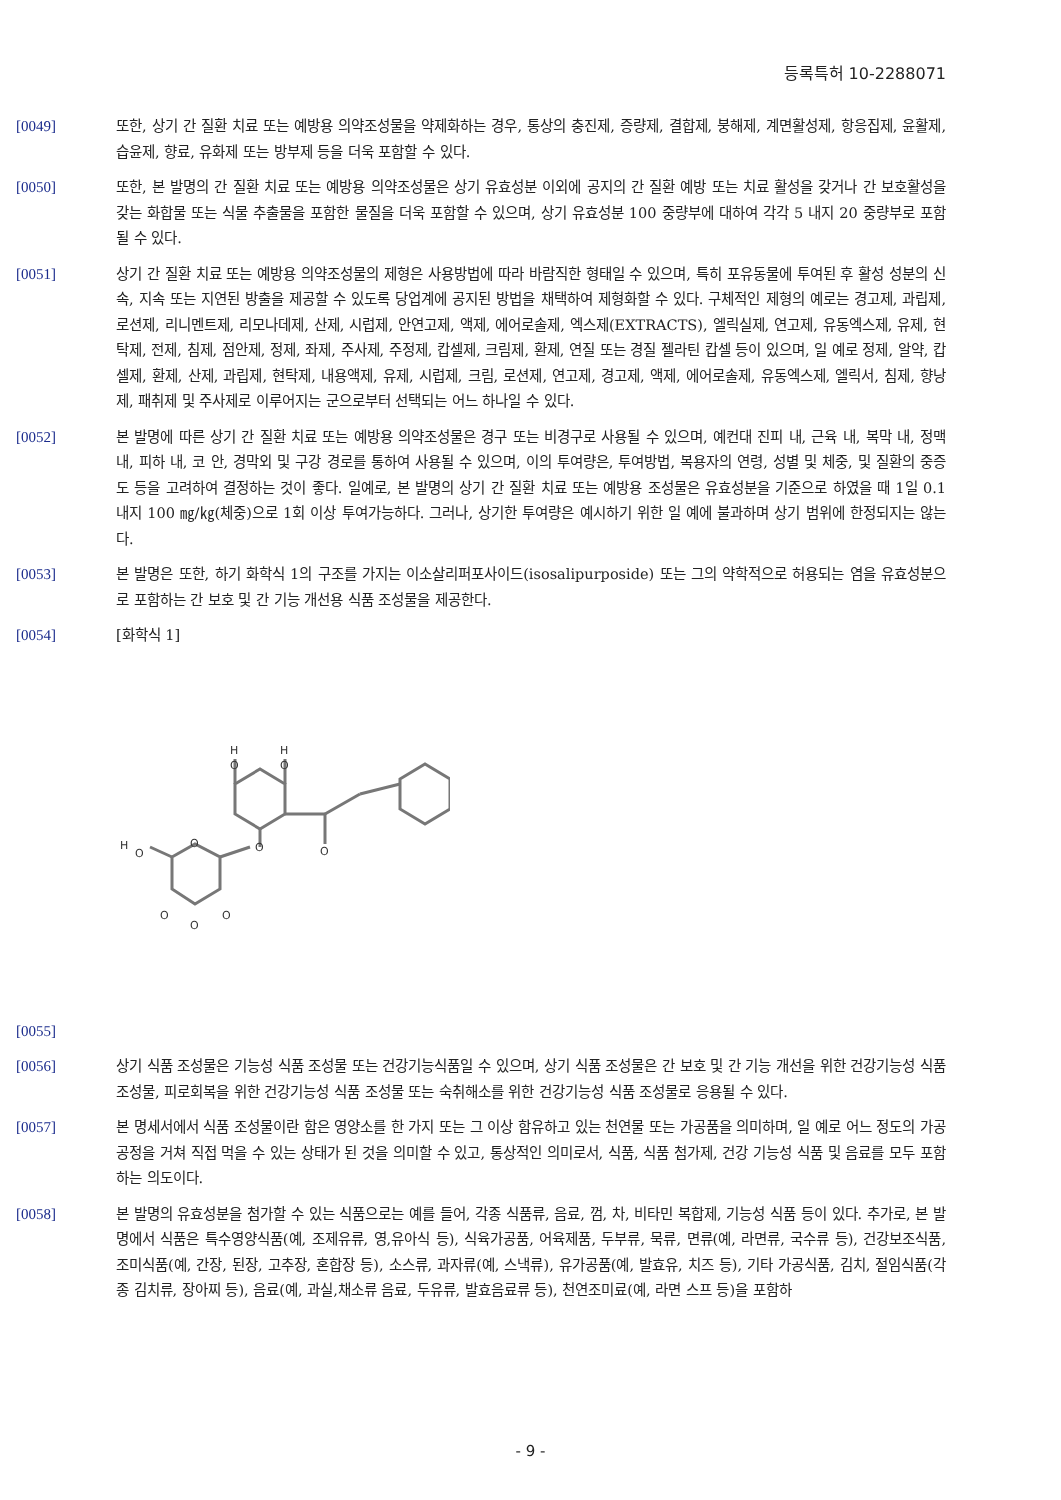등록특허 10-2288071
[0049] 또한, 상기 간 질환 치료 또는 예방용 의약조성물을 약제화하는 경우, 통상의 충진제, 증량제, 결합제, 붕해제, 계면활성제, 항응집제, 윤활제, 습윤제, 향료, 유화제 또는 방부제 등을 더욱 포함할 수 있다.
[0050] 또한, 본 발명의 간 질환 치료 또는 예방용 의약조성물은 상기 유효성분 이외에 공지의 간 질환 예방 또는 치료 활성을 갖거나 간 보호활성을 갖는 화합물 또는 식물 추출물을 포함한 물질을 더욱 포함할 수 있으며, 상기 유효성분 100 중량부에 대하여 각각 5 내지 20 중량부로 포함될 수 있다.
[0051] 상기 간 질환 치료 또는 예방용 의약조성물의 제형은 사용방법에 따라 바람직한 형태일 수 있으며, 특히 포유동물에 투여된 후 활성 성분의 신속, 지속 또는 지연된 방출을 제공할 수 있도록 당업계에 공지된 방법을 채택하여 제형화할 수 있다. 구체적인 제형의 예로는 경고제, 과립제, 로션제, 리니멘트제, 리모나데제, 산제, 시럽제, 안연고제, 액제, 에어로솔제, 엑스제(EXTRACTS), 엘릭실제, 연고제, 유동엑스제, 유제, 현탁제, 전제, 침제, 점안제, 정제, 좌제, 주사제, 주정제, 캅셀제, 크림제, 환제, 연질 또는 경질 젤라틴 캅셀 등이 있으며, 일 예로 정제, 알약, 캅셀제, 환제, 산제, 과립제, 현탁제, 내용액제, 유제, 시럽제, 크림, 로션제, 연고제, 경고제, 액제, 에어로솔제, 유동엑스제, 엘릭서, 침제, 향낭제, 패취제 및 주사제로 이루어지는 군으로부터 선택되는 어느 하나일 수 있다.
[0052] 본 발명에 따른 상기 간 질환 치료 또는 예방용 의약조성물은 경구 또는 비경구로 사용될 수 있으며, 예컨대 진피 내, 근육 내, 복막 내, 정맥 내, 피하 내, 코 안, 경막외 및 구강 경로를 통하여 사용될 수 있으며, 이의 투여량은, 투여방법, 복용자의 연령, 성별 및 체중, 및 질환의 중증도 등을 고려하여 결정하는 것이 좋다. 일예로, 본 발명의 상기 간 질환 치료 또는 예방용 조성물은 유효성분을 기준으로 하였을 때 1일 0.1 내지 100 ㎎/㎏(체중)으로 1회 이상 투여가능하다. 그러나, 상기한 투여량은 예시하기 위한 일 예에 불과하며 상기 범위에 한정되지는 않는다.
[0053] 본 발명은 또한, 하기 화학식 1의 구조를 가지는 이소살리퍼포사이드(isosalipurposide) 또는 그의 약학적으로 허용되는 염을 유효성분으로 포함하는 간 보호 및 간 기능 개선용 식품 조성물을 제공한다.
[0054] [화학식 1]
H
O
H
O
H
O
O
O
O
O
O
O
[0055]
[0056] 상기 식품 조성물은 기능성 식품 조성물 또는 건강기능식품일 수 있으며, 상기 식품 조성물은 간 보호 및 간 기능 개선을 위한 건강기능성 식품 조성물, 피로회복을 위한 건강기능성 식품 조성물 또는 숙취해소를 위한 건강기능성 식품 조성물로 응용될 수 있다.
[0057] 본 명세서에서 식품 조성물이란 함은 영양소를 한 가지 또는 그 이상 함유하고 있는 천연물 또는 가공품을 의미하며, 일 예로 어느 정도의 가공 공정을 거쳐 직접 먹을 수 있는 상태가 된 것을 의미할 수 있고, 통상적인 의미로서, 식품, 식품 첨가제, 건강 기능성 식품 및 음료를 모두 포함하는 의도이다.
[0058] 본 발명의 유효성분을 첨가할 수 있는 식품으로는 예를 들어, 각종 식품류, 음료, 껌, 차, 비타민 복합제, 기능성 식품 등이 있다. 추가로, 본 발명에서 식품은 특수영양식품(예, 조제유류, 영,유아식 등), 식육가공품, 어육제품, 두부류, 묵류, 면류(예, 라면류, 국수류 등), 건강보조식품, 조미식품(예, 간장, 된장, 고추장, 혼합장 등), 소스류, 과자류(예, 스낵류), 유가공품(예, 발효유, 치즈 등), 기타 가공식품, 김치, 절임식품(각종 김치류, 장아찌 등), 음료(예, 과실,채소류 음료, 두유류, 발효음료류 등), 천연조미료(예, 라면 스프 등)을 포함하
- 9 -